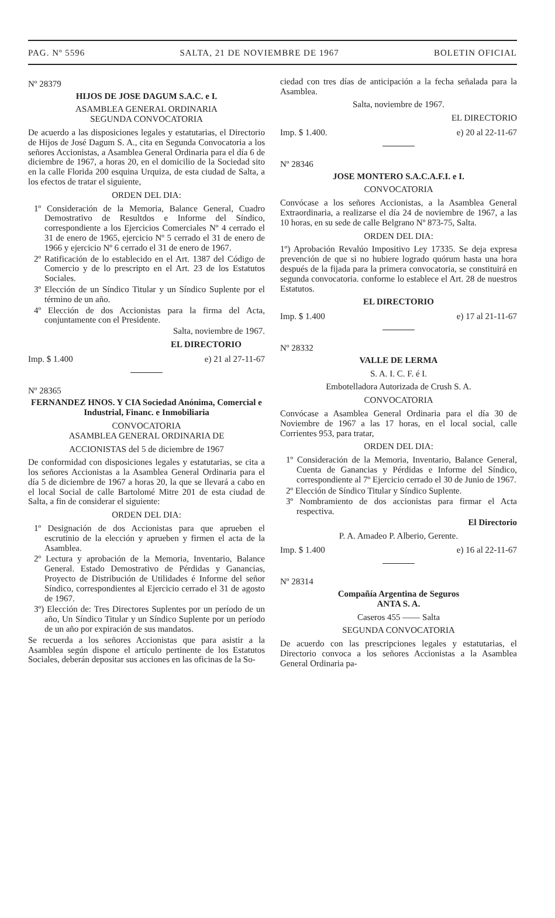PAG. Nº 5596 SALTA, 21 DE NOVIEMBRE DE 1967 BOLETIN OFICIAL
Nº 28379
HIJOS DE JOSE DAGUM S.A.C. e I.
ASAMBLEA GENERAL ORDINARIA
SEGUNDA CONVOCATORIA
De acuerdo a las disposiciones legales y estatutarias, el Directorio de Hijos de José Dagum S. A., cita en Segunda Convocatoria a los señores Accionistas, a Asamblea General Ordinaria para el día 6 de diciembre de 1967, a horas 20, en el domicilio de la Sociedad sito en la calle Florida 200 esquina Urquiza, de esta ciudad de Salta, a los efectos de tratar el siguiente,
ORDEN DEL DIA:
1º Consideración de la Memoria, Balance General, Cuadro Demostrativo de Resultdos e Informe del Síndico, correspondiente a los Ejercicios Comerciales Nº 4 cerrado el 31 de enero de 1965, ejercicio Nº 5 cerrado el 31 de enero de 1966 y ejercicio Nº 6 cerrado el 31 de enero de 1967.
2º Ratificación de lo establecido en el Art. 1387 del Código de Comercio y de lo prescripto en el Art. 23 de los Estatutos Sociales.
3º Elección de un Síndico Titular y un Síndico Suplente por el término de un año.
4º Elección de dos Accionistas para la firma del Acta, conjuntamente con el Presidente.
Salta, noviembre de 1967.
EL DIRECTORIO
Imp. $ 1.400 e) 21 al 27-11-67
Nº 28365
FERNANDEZ HNOS. Y CIA Sociedad Anónima, Comercial e Industrial, Financ. e Inmobiliaria
CONVOCATORIA
ASAMBLEA GENERAL ORDINARIA DE
ACCIONISTAS del 5 de diciembre de 1967
De conformidad con disposiciones legales y estatutarias, se cita a los señores Accionistas a la Asamblea General Ordinaria para el día 5 de diciembre de 1967 a horas 20, la que se llevará a cabo en el local Social de calle Bartolomé Mitre 201 de esta ciudad de Salta, a fin de considerar el siguiente:
ORDEN DEL DIA:
1º Designación de dos Accionistas para que aprueben el escrutinio de la elección y aprueben y firmen el acta de la Asamblea.
2º Lectura y aprobación de la Memoria, Inventario, Balance General. Estado Demostrativo de Pérdidas y Ganancias, Proyecto de Distribución de Utilidades é Informe del señor Síndico, correspondientes al Ejercicio cerrado el 31 de agosto de 1967.
3º) Elección de: Tres Directores Suplentes por un período de un año, Un Síndico Titular y un Síndico Suplente por un período de un año por expiración de sus mandatos.
Se recuerda a los señores Accionistas que para asistir a la Asamblea según dispone el artículo pertinente de los Estatutos Sociales, deberán depositar sus acciones en las oficinas de la So-
ciedad con tres días de anticipación a la fecha señalada para la Asamblea.
Salta, noviembre de 1967.
EL DIRECTORIO
Imp. $ 1.400. e) 20 al 22-11-67
Nº 28346
JOSE MONTERO S.A.C.A.F.I. e I.
CONVOCATORIA
Convócase a los señores Accionistas, a la Asamblea General Extraordinaria, a realizarse el día 24 de noviembre de 1967, a las 10 horas, en su sede de calle Belgrano Nº 873-75, Salta.
ORDEN DEL DIA:
1º) Aprobación Revalúo Impositivo Ley 17335. Se deja expresa prevención de que si no hubiere logrado quórum hasta una hora después de la fijada para la primera convocatoria, se constituirá en segunda convocatoria. conforme lo establece el Art. 28 de nuestros Estatutos.
EL DIRECTORIO
Imp. $ 1.400 e) 17 al 21-11-67
Nº 28332
VALLE DE LERMA
S. A. I. C. F. é I.
Embotelladora Autorizada de Crush S. A.
CONVOCATORIA
Convócase a Asamblea General Ordinaria para el día 30 de Noviembre de 1967 a las 17 horas, en el local social, calle Corrientes 953, para tratar,
ORDEN DEL DIA:
1º Consideración de la Memoria, Inventario, Balance General, Cuenta de Ganancias y Pérdidas e Informe del Síndico, correspondiente al 7º Ejercicio cerrado el 30 de Junio de 1967.
2º Elección de Síndico Titular y Síndico Suplente.
3º Nombramiento de dos accionistas para firmar el Acta respectiva.
El Directorio
P. A. Amadeo P. Alberio, Gerente.
Imp. $ 1.400 e) 16 al 22-11-67
Nº 28314
Compañía Argentina de Seguros
ANTA S. A.
Caseros 455 —— Salta
SEGUNDA CONVOCATORIA
De acuerdo con las prescripciones legales y estatutarias, el Directorio convoca a los señores Accionistas a la Asamblea General Ordinaria pa-